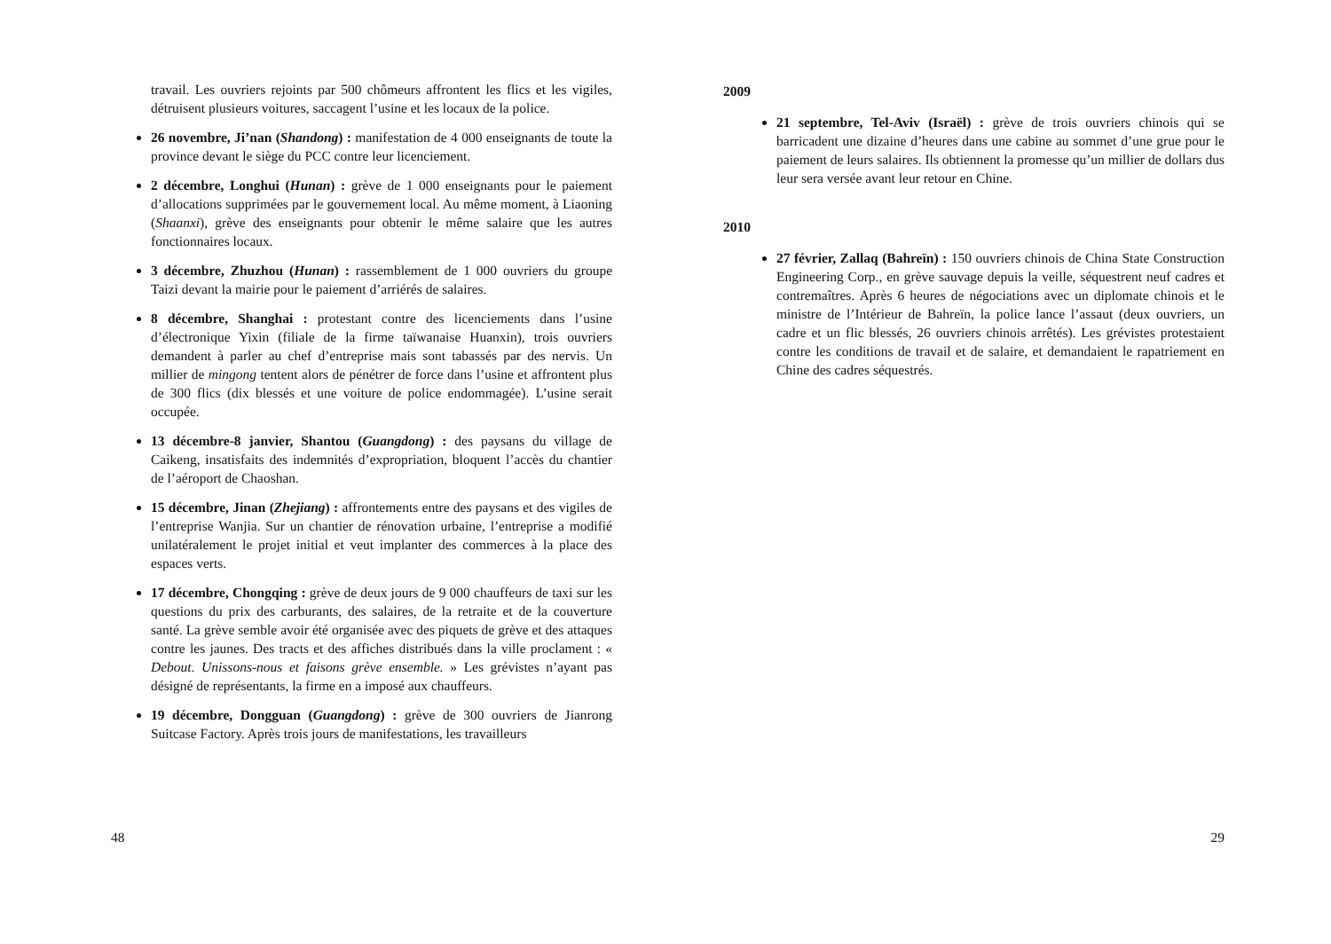travail. Les ouvriers rejoints par 500 chômeurs affrontent les flics et les vigiles, détruisent plusieurs voitures, saccagent l’usine et les locaux de la police.
26 novembre, Ji’nan (Shandong) : manifestation de 4 000 enseignants de toute la province devant le siège du PCC contre leur licenciement.
2 décembre, Longhui (Hunan) : grève de 1 000 enseignants pour le paiement d’allocations supprimées par le gouvernement local. Au même moment, à Liaoning (Shaanxi), grève des enseignants pour obtenir le même salaire que les autres fonctionnaires locaux.
3 décembre, Zhuzhou (Hunan) : rassemblement de 1 000 ouvriers du groupe Taizi devant la mairie pour le paiement d’arriérés de salaires.
8 décembre, Shanghai : protestant contre des licenciements dans l’usine d’électronique Yixin (filiale de la firme taïwanaise Huanxin), trois ouvriers demandent à parler au chef d’entreprise mais sont tabassés par des nervis. Un millier de mingong tentent alors de pénétrer de force dans l’usine et affrontent plus de 300 flics (dix blessés et une voiture de police endommagée). L’usine serait occupée.
13 décembre-8 janvier, Shantou (Guangdong) : des paysans du village de Caikeng, insatisfaits des indemnités d’expropriation, bloquent l’accès du chantier de l’aéroport de Chaoshan.
15 décembre, Jinan (Zhejiang) : affrontements entre des paysans et des vigiles de l’entreprise Wanjia. Sur un chantier de rénovation urbaine, l’entreprise a modifié unilatéralement le projet initial et veut implanter des commerces à la place des espaces verts.
17 décembre, Chongqing : grève de deux jours de 9 000 chauffeurs de taxi sur les questions du prix des carburants, des salaires, de la retraite et de la couverture santé. La grève semble avoir été organisée avec des piquets de grève et des attaques contre les jaunes. Des tracts et des affiches distribués dans la ville proclament : « Debout. Unissons-nous et faisons grève ensemble. » Les grévistes n’ayant pas désigné de représentants, la firme en a imposé aux chauffeurs.
19 décembre, Dongguan (Guangdong) : grève de 300 ouvriers de Jianrong Suitcase Factory. Après trois jours de manifestations, les travailleurs
48
2009
21 septembre, Tel-Aviv (Israël) : grève de trois ouvriers chinois qui se barricadent une dizaine d’heures dans une cabine au sommet d’une grue pour le paiement de leurs salaires. Ils obtiennent la promesse qu’un millier de dollars dus leur sera versée avant leur retour en Chine.
2010
27 février, Zallaq (Bahreïn) : 150 ouvriers chinois de China State Construction Engineering Corp., en grève sauvage depuis la veille, séquestrent neuf cadres et contremaîtres. Après 6 heures de négociations avec un diplomate chinois et le ministre de l’Intérieur de Bahreïn, la police lance l’assaut (deux ouvriers, un cadre et un flic blessés, 26 ouvriers chinois arrêtés). Les grévistes protestaient contre les conditions de travail et de salaire, et demandaient le rapatriement en Chine des cadres séquestrés.
29